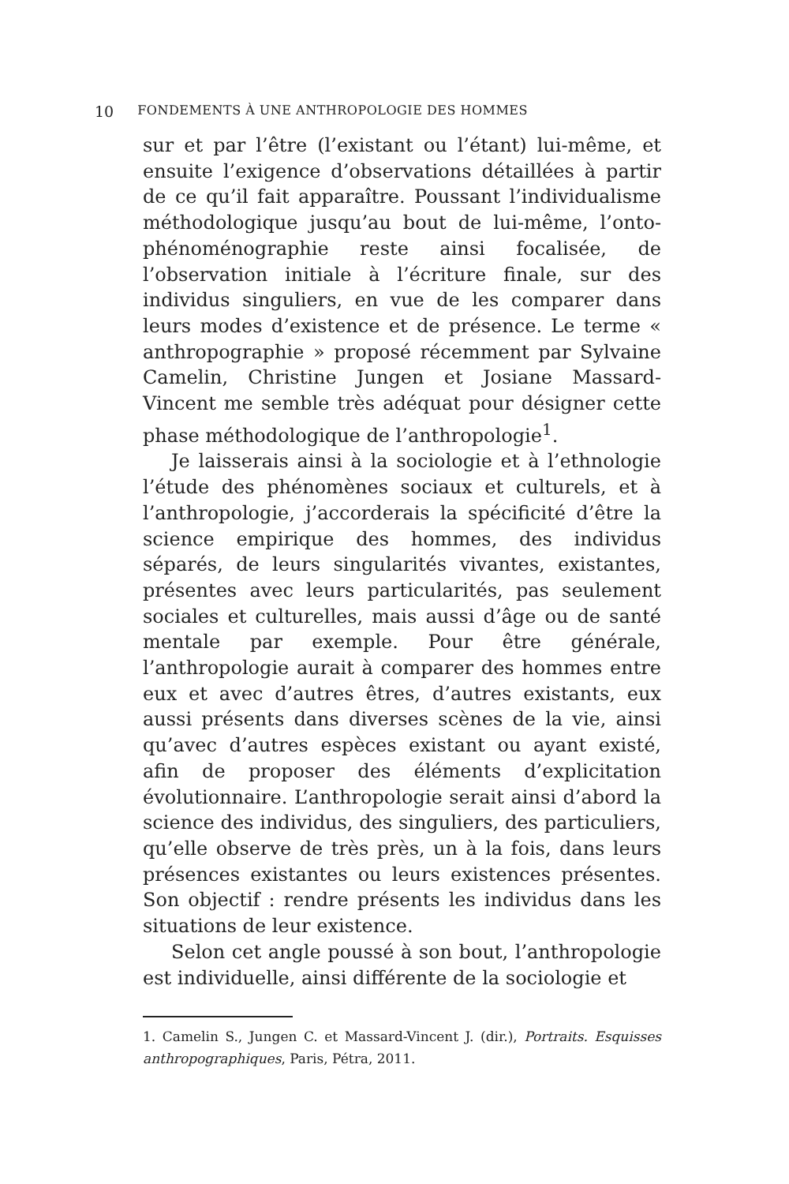10 FONDEMENTS À UNE ANTHROPOLOGIE DES HOMMES
sur et par l’être (l’existant ou l’étant) lui-même, et ensuite l’exigence d’observations détaillées à partir de ce qu’il fait apparaître. Poussant l’individualisme méthodologique jusqu’au bout de lui-même, l’onto-phénoménographie reste ainsi focalisée, de l’observation initiale à l’écriture finale, sur des individus singuliers, en vue de les comparer dans leurs modes d’existence et de présence. Le terme « anthropographie » proposé récemment par Sylvaine Camelin, Christine Jungen et Josiane Massard-Vincent me semble très adéquat pour désigner cette phase méthodologique de l’anthropologie<sup>1</sup>.
Je laisserais ainsi à la sociologie et à l’ethnologie l’étude des phénomènes sociaux et culturels, et à l’anthropologie, j’accorderais la spécificité d’être la science empirique des hommes, des individus séparés, de leurs singularités vivantes, existantes, présentes avec leurs particularités, pas seulement sociales et culturelles, mais aussi d’âge ou de santé mentale par exemple. Pour être générale, l’anthropologie aurait à comparer des hommes entre eux et avec d’autres êtres, d’autres existants, eux aussi présents dans diverses scènes de la vie, ainsi qu’avec d’autres espèces existant ou ayant existé, afin de proposer des éléments d’explicitation évolutionnaire. L’anthropologie serait ainsi d’abord la science des individus, des singuliers, des particuliers, qu’elle observe de très près, un à la fois, dans leurs présences existantes ou leurs existences présentes. Son objectif : rendre présents les individus dans les situations de leur existence.
Selon cet angle poussé à son bout, l’anthropologie est individuelle, ainsi différente de la sociologie et
1. Camelin S., Jungen C. et Massard-Vincent J. (dir.), Portraits. Esquisses anthropographiques, Paris, Pétra, 2011.